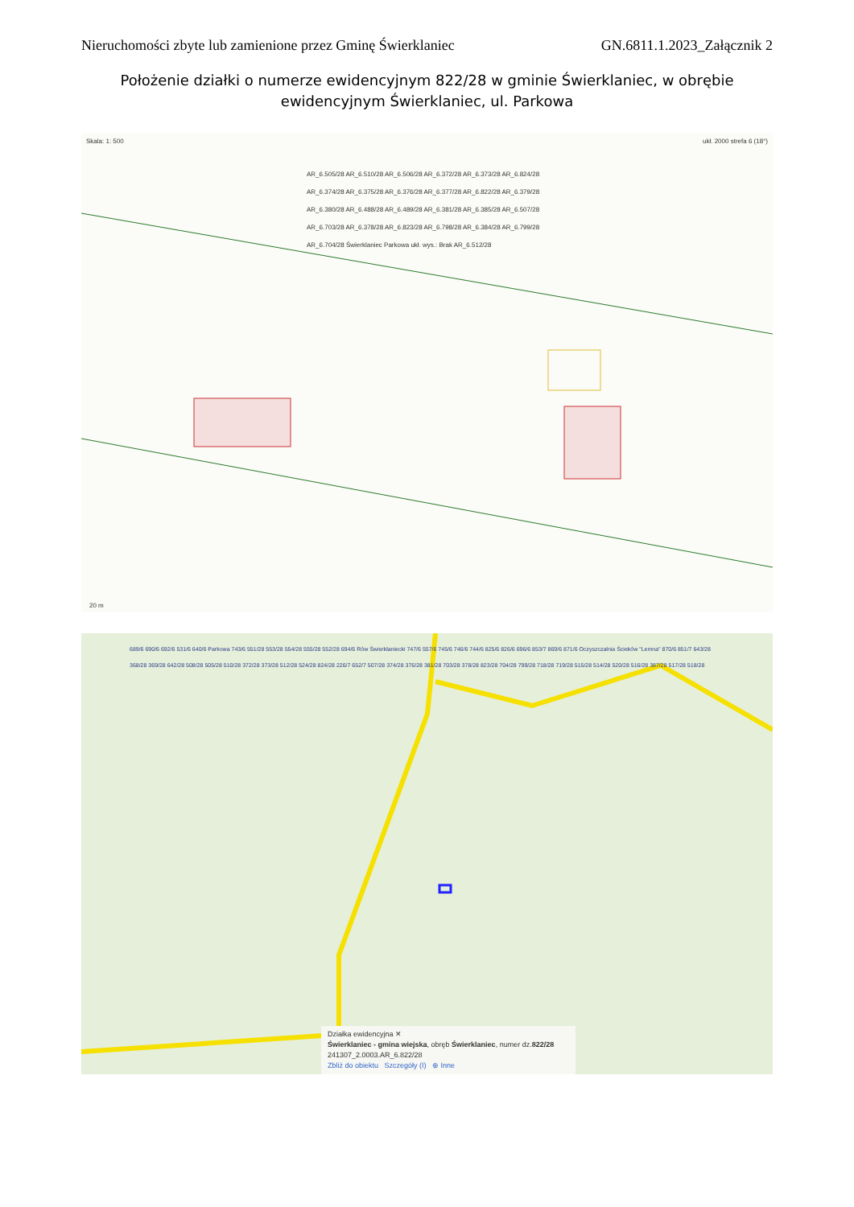Nieruchomości zbyte lub zamienione przez Gminę Świerklaniec GN.6811.1.2023_Załącznik 2
Położenie działki o numerze ewidencyjnym 822/28 w gminie Świerklaniec, w obrębie ewidencyjnym Świerklaniec, ul. Parkowa
Skala: 1: 500 ukł. 2000 strefa 6 (18°)
AR_6.505/28 AR_6.510/28 AR_6.506/28 AR_6.372/28 AR_6.373/28 AR_6.824/28 AR_6.374/28 AR_6.375/28 AR_6.376/28 AR_6.377/28 AR_6.822/28 AR_6.379/28 AR_6.380/28 AR_6.488/28 AR_6.489/28 AR_6.381/28 AR_6.385/28 AR_6.507/28 AR_6.703/28 AR_6.378/28 AR_6.823/28 AR_6.798/28 AR_6.384/28 AR_6.799/28 AR_6.704/28 Świerklaniec Parkowa ukł. wys.: Brak AR_6.512/28
20 m
689/6 690/6 692/6 531/6 640/6 Parkowa 743/6 551/28 553/28 554/28 555/28 552/28 694/6 Rów Świerklaniecki 747/6 557/6 745/6 746/6 744/6 825/6 826/6 696/6 853/7 869/6 871/6 Oczyszczalnia Ścieków "Lemna" 870/6 851/7 643/28 368/28 369/28 642/28 508/28 505/28 510/28 372/28 373/28 512/28 524/28 824/28 226/7 652/7 507/28 374/28 376/28 381/28 703/28 378/28 823/28 704/28 799/28 718/28 719/28 515/28 514/28 520/28 516/28 387/28 517/28 518/28
Działka ewidencyjna ✕
Świerklaniec - gmina wiejska, obręb Świerklaniec, numer dz.822/28
241307_2.0003.AR_6.822/28
Zbliż do obiektu Szczegóły (I) ⊕ Inne